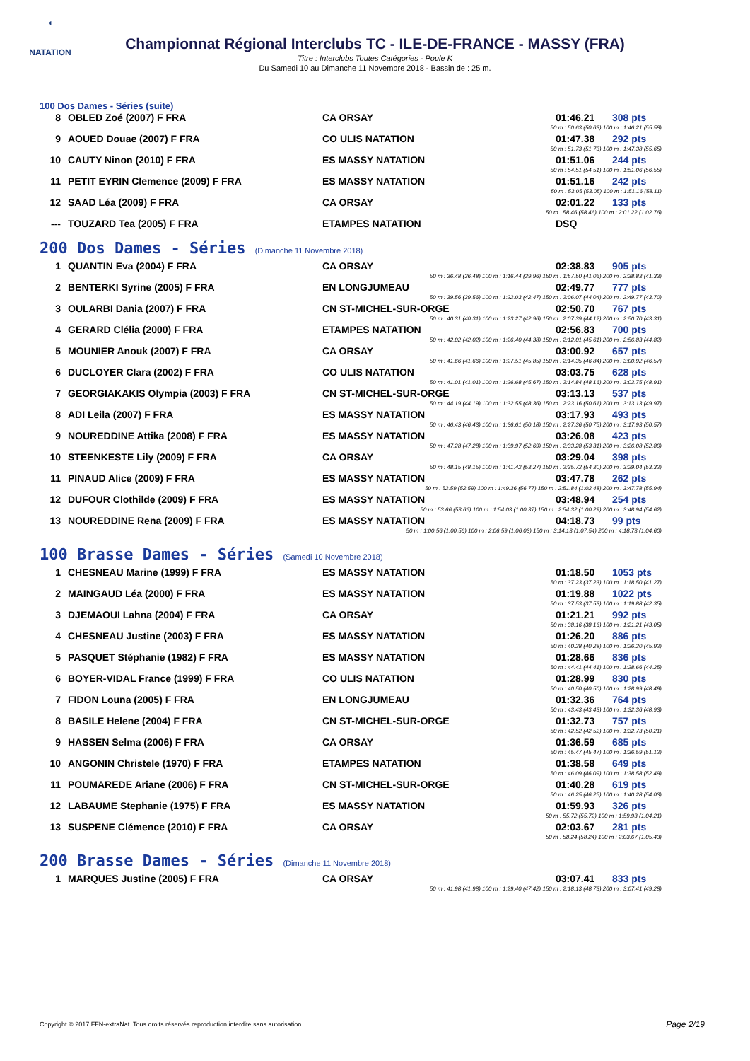◖
NATATION
Championnat Régional Interclubs TC - ILE-DE-FRANCE - MASSY (FRA)
Titre : Interclubs Toutes Catégories - Poule K
Du Samedi 10 au Dimanche 11 Novembre 2018 - Bassin de : 25 m.
100 Dos Dames - Séries (suite)
| 8 | OBLED Zoé (2007) F FRA | CA ORSAY | 01:46.21 | 308 pts |
| 50 m : 50.63 (50.63) 100 m : 1:46.21 (55.58) | | | | |
| 9 | AOUED Douae (2007) F FRA | CO ULIS NATATION | 01:47.38 | 292 pts |
| 50 m : 51.73 (51.73) 100 m : 1:47.38 (55.65) | | | | |
| 10 | CAUTY Ninon (2010) F FRA | ES MASSY NATATION | 01:51.06 | 244 pts |
| 50 m : 54.51 (54.51) 100 m : 1:51.06 (56.55) | | | | |
| 11 | PETIT EYRIN Clemence (2009) F FRA | ES MASSY NATATION | 01:51.16 | 242 pts |
| 50 m : 53.05 (53.05) 100 m : 1:51.16 (58.11) | | | | |
| 12 | SAAD Léa (2009) F FRA | CA ORSAY | 02:01.22 | 133 pts |
| 50 m : 58.46 (58.46) 100 m : 2:01.22 (1:02.76) | | | | |
| --- | TOUZARD Tea (2005) F FRA | ETAMPES NATATION | DSQ | |
200 Dos Dames - Séries (Dimanche 11 Novembre 2018)
| 1 | QUANTIN Eva (2004) F FRA | CA ORSAY | 02:38.83 | 905 pts |
| 50 m : 36.48 (36.48) 100 m : 1:16.44 (39.96) 150 m : 1:57.50 (41.06) 200 m : 2:38.83 (41.33) | | | | |
| 2 | BENTERKI Syrine (2005) F FRA | EN LONGJUMEAU | 02:49.77 | 777 pts |
| 50 m : 39.56 (39.56) 100 m : 1:22.03 (42.47) 150 m : 2:06.07 (44.04) 200 m : 2:49.77 (43.70) | | | | |
| 3 | OULARBI Dania (2007) F FRA | CN ST-MICHEL-SUR-ORGE | 02:50.70 | 767 pts |
| 50 m : 40.31 (40.31) 100 m : 1:23.27 (42.96) 150 m : 2:07.39 (44.12) 200 m : 2:50.70 (43.31) | | | | |
| 4 | GERARD Clélia (2000) F FRA | ETAMPES NATATION | 02:56.83 | 700 pts |
| 50 m : 42.02 (42.02) 100 m : 1:26.40 (44.38) 150 m : 2:12.01 (45.61) 200 m : 2:56.83 (44.82) | | | | |
| 5 | MOUNIER Anouk (2007) F FRA | CA ORSAY | 03:00.92 | 657 pts |
| 50 m : 41.66 (41.66) 100 m : 1:27.51 (45.85) 150 m : 2:14.35 (46.84) 200 m : 3:00.92 (46.57) | | | | |
| 6 | DUCLOYER Clara (2002) F FRA | CO ULIS NATATION | 03:03.75 | 628 pts |
| 50 m : 41.01 (41.01) 100 m : 1:26.68 (45.67) 150 m : 2:14.84 (48.16) 200 m : 3:03.75 (48.91) | | | | |
| 7 | GEORGIAKAKIS Olympia (2003) F FRA | CN ST-MICHEL-SUR-ORGE | 03:13.13 | 537 pts |
| 50 m : 44.19 (44.19) 100 m : 1:32.55 (48.36) 150 m : 2:23.16 (50.61) 200 m : 3:13.13 (49.97) | | | | |
| 8 | ADI Leila (2007) F FRA | ES MASSY NATATION | 03:17.93 | 493 pts |
| 50 m : 46.43 (46.43) 100 m : 1:36.61 (50.18) 150 m : 2:27.36 (50.75) 200 m : 3:17.93 (50.57) | | | | |
| 9 | NOUREDDINE Attika (2008) F FRA | ES MASSY NATATION | 03:26.08 | 423 pts |
| 50 m : 47.28 (47.28) 100 m : 1:39.97 (52.69) 150 m : 2:33.28 (53.31) 200 m : 3:26.08 (52.80) | | | | |
| 10 | STEENKESTE Lily (2009) F FRA | CA ORSAY | 03:29.04 | 398 pts |
| 50 m : 48.15 (48.15) 100 m : 1:41.42 (53.27) 150 m : 2:35.72 (54.30) 200 m : 3:29.04 (53.32) | | | | |
| 11 | PINAUD Alice (2009) F FRA | ES MASSY NATATION | 03:47.78 | 262 pts |
| 50 m : 52.59 (52.59) 100 m : 1:49.36 (56.77) 150 m : 2:51.84 (1:02.48) 200 m : 3:47.78 (55.94) | | | | |
| 12 | DUFOUR Clothilde (2009) F FRA | ES MASSY NATATION | 03:48.94 | 254 pts |
| 50 m : 53.66 (53.66) 100 m : 1:54.03 (1:00.37) 150 m : 2:54.32 (1:00.29) 200 m : 3:48.94 (54.62) | | | | |
| 13 | NOUREDDINE Rena (2009) F FRA | ES MASSY NATATION | 04:18.73 | 99 pts |
| 50 m : 1:00.56 (1:00.56) 100 m : 2:06.59 (1:06.03) 150 m : 3:14.13 (1:07.54) 200 m : 4:18.73 (1:04.60) | | | | |
100 Brasse Dames - Séries (Samedi 10 Novembre 2018)
| 1 | CHESNEAU Marine (1999) F FRA | ES MASSY NATATION | 01:18.50 | 1053 pts |
| 50 m : 37.23 (37.23) 100 m : 1:18.50 (41.27) | | | | |
| 2 | MAINGAUD Léa (2000) F FRA | ES MASSY NATATION | 01:19.88 | 1022 pts |
| 50 m : 37.53 (37.53) 100 m : 1:19.88 (42.35) | | | | |
| 3 | DJEMAOUI Lahna (2004) F FRA | CA ORSAY | 01:21.21 | 992 pts |
| 50 m : 38.16 (38.16) 100 m : 1:21.21 (43.05) | | | | |
| 4 | CHESNEAU Justine (2003) F FRA | ES MASSY NATATION | 01:26.20 | 886 pts |
| 50 m : 40.28 (40.28) 100 m : 1:26.20 (45.92) | | | | |
| 5 | PASQUET Stéphanie (1982) F FRA | ES MASSY NATATION | 01:28.66 | 836 pts |
| 50 m : 44.41 (44.41) 100 m : 1:28.66 (44.25) | | | | |
| 6 | BOYER-VIDAL France (1999) F FRA | CO ULIS NATATION | 01:28.99 | 830 pts |
| 50 m : 40.50 (40.50) 100 m : 1:28.99 (48.49) | | | | |
| 7 | FIDON Louna (2005) F FRA | EN LONGJUMEAU | 01:32.36 | 764 pts |
| 50 m : 43.43 (43.43) 100 m : 1:32.36 (48.93) | | | | |
| 8 | BASILE Helene (2004) F FRA | CN ST-MICHEL-SUR-ORGE | 01:32.73 | 757 pts |
| 50 m : 42.52 (42.52) 100 m : 1:32.73 (50.21) | | | | |
| 9 | HASSEN Selma (2006) F FRA | CA ORSAY | 01:36.59 | 685 pts |
| 50 m : 45.47 (45.47) 100 m : 1:36.59 (51.12) | | | | |
| 10 | ANGONIN Christele (1970) F FRA | ETAMPES NATATION | 01:38.58 | 649 pts |
| 50 m : 46.09 (46.09) 100 m : 1:38.58 (52.49) | | | | |
| 11 | POUMAREDE Ariane (2006) F FRA | CN ST-MICHEL-SUR-ORGE | 01:40.28 | 619 pts |
| 50 m : 46.25 (46.25) 100 m : 1:40.28 (54.03) | | | | |
| 12 | LABAUME Stephanie (1975) F FRA | ES MASSY NATATION | 01:59.93 | 326 pts |
| 50 m : 55.72 (55.72) 100 m : 1:59.93 (1:04.21) | | | | |
| 13 | SUSPENE Clémence (2010) F FRA | CA ORSAY | 02:03.67 | 281 pts |
| 50 m : 58.24 (58.24) 100 m : 2:03.67 (1:05.43) | | | | |
200 Brasse Dames - Séries (Dimanche 11 Novembre 2018)
| 1 | MARQUES Justine (2005) F FRA | CA ORSAY | 03:07.41 | 833 pts |
| 50 m : 41.98 (41.98) 100 m : 1:29.40 (47.42) 150 m : 2:18.13 (48.73) 200 m : 3:07.41 (49.28) | | | | |
Copyright © 2017 FFN-extraNat. Tous droits réservés reproduction interdite sans autorisation.
Page 2/19